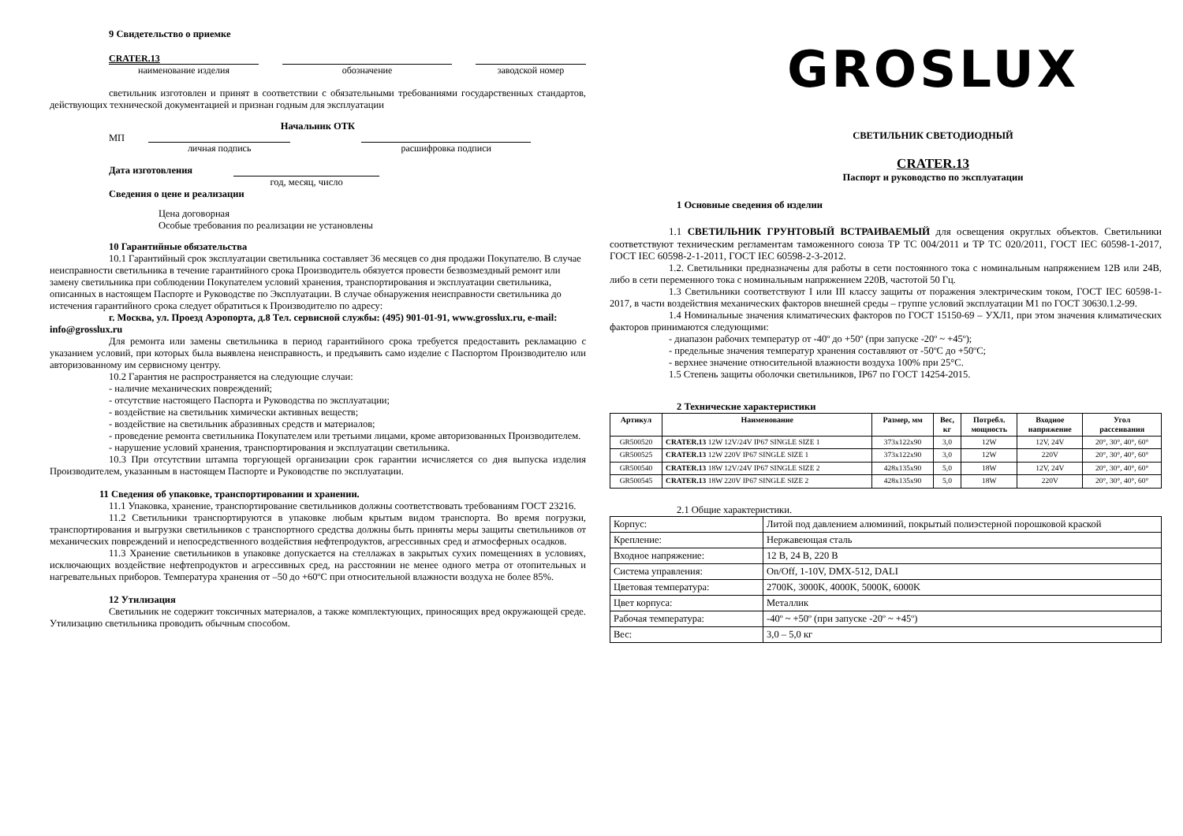9 Свидетельство о приемке
CRATER.13
наименование изделия
обозначение заводской номер
светильник изготовлен и принят в соответствии с обязательными требованиями государственных стандартов, действующих технической документацией и признан годным для эксплуатации
Начальник ОТК
МП
личная подпись расшифровка подписи
Дата изготовления
год, месяц, число
Сведения о цене и реализации
Цена договорная
Особые требования по реализации не установлены
10 Гарантийные обязательства
10.1 Гарантийный срок эксплуатации светильника составляет 36 месяцев со дня продажи Покупателю. В случае неисправности светильника в течение гарантийного срока Производитель обязуется провести безвозмездный ремонт или замену светильника при соблюдении Покупателем условий хранения, транспортирования и эксплуатации светильника, описанных в настоящем Паспорте и Руководстве по Эксплуатации. В случае обнаружения неисправности светильника до истечения гарантийного срока следует обратиться к Производителю по адресу:
г. Москва, ул. Проезд Аэропорта, д.8 Тел. сервисной службы: (495) 901-01-91, www.grosslux.ru, e-mail: info@grosslux.ru
Для ремонта или замены светильника в период гарантийного срока требуется предоставить рекламацию с указанием условий, при которых была выявлена неисправность, и предъявить само изделие с Паспортом Производителю или авторизованному им сервисному центру.
10.2 Гарантия не распространяется на следующие случаи:
- наличие механических повреждений;
- отсутствие настоящего Паспорта и Руководства по эксплуатации;
- воздействие на светильник химически активных веществ;
- воздействие на светильник абразивных средств и материалов;
- проведение ремонта светильника Покупателем или третьими лицами, кроме авторизованных Производителем.
- нарушение условий хранения, транспортирования и эксплуатации светильника.
10.3 При отсутствии штампа торгующей организации срок гарантии исчисляется со дня выпуска изделия Производителем, указанным в настоящем Паспорте и Руководстве по эксплуатации.
11 Сведения об упаковке, транспортировании и хранении.
11.1 Упаковка, хранение, транспортирование светильников должны соответствовать требованиям ГОСТ 23216.
11.2 Светильники транспортируются в упаковке любым крытым видом транспорта. Во время погрузки, транспортирования и выгрузки светильников с транспортного средства должны быть приняты меры защиты светильников от механических повреждений и непосредственного воздействия нефтепродуктов, агрессивных сред и атмосферных осадков.
11.3 Хранение светильников в упаковке допускается на стеллажах в закрытых сухих помещениях в условиях, исключающих воздействие нефтепродуктов и агрессивных сред, на расстоянии не менее одного метра от отопительных и нагревательных приборов. Температура хранения от –50 до +60ºС при относительной влажности воздуха не более 85%.
12 Утилизация
Светильник не содержит токсичных материалов, а также комплектующих, приносящих вред окружающей среде. Утилизацию светильника проводить обычным способом.
GROSLUX
СВЕТИЛЬНИК СВЕТОДИОДНЫЙ
CRATER.13
Паспорт и руководство по эксплуатации
1 Основные сведения об изделии
1.1 СВЕТИЛЬНИК ГРУНТОВЫЙ ВСТРАИВАЕМЫЙ для освещения округлых объектов. Светильники соответствуют техническим регламентам таможенного союза ТР ТС 004/2011 и ТР ТС 020/2011, ГОСТ IEC 60598-1-2017, ГОСТ IEC 60598-2-1-2011, ГОСТ IEC 60598-2-3-2012.
1.2. Светильники предназначены для работы в сети постоянного тока с номинальным напряжением 12В или 24В, либо в сети переменного тока с номинальным напряжением 220В, частотой 50 Гц.
1.3 Светильники соответствуют I или III классу защиты от поражения электрическим током, ГОСТ IEC 60598-1-2017, в части воздействия механических факторов внешней среды – группе условий эксплуатации М1 по ГОСТ 30630.1.2-99.
1.4 Номинальные значения климатических факторов по ГОСТ 15150-69 – УХЛ1, при этом значения климатических факторов принимаются следующими:
- диапазон рабочих температур от -40º до +50º (при запуске -20º ~ +45º);
- предельные значения температур хранения составляют от -50ºС до +50ºС;
- верхнее значение относительной влажности воздуха 100% при 25°С.
1.5 Степень защиты оболочки светильников, IP67 по ГОСТ 14254-2015.
2 Технические характеристики
| Артикул | Наименование | Размер, мм | Вес, кг | Потребл. мощность | Входное напряжение | Угол рассеивания |
| --- | --- | --- | --- | --- | --- | --- |
| GR500520 | CRATER.13 12W 12V/24V IP67 SINGLE SIZE 1 | 373x122x90 | 3,0 | 12W | 12V, 24V | 20°, 30°, 40°, 60° |
| GR500525 | CRATER.13 12W 220V IP67 SINGLE SIZE 1 | 373x122x90 | 3,0 | 12W | 220V | 20°, 30°, 40°, 60° |
| GR500540 | CRATER.13 18W 12V/24V IP67 SINGLE SIZE 2 | 428x135x90 | 5,0 | 18W | 12V, 24V | 20°, 30°, 40°, 60° |
| GR500545 | CRATER.13 18W 220V IP67 SINGLE SIZE 2 | 428x135x90 | 5,0 | 18W | 220V | 20°, 30°, 40°, 60° |
2.1 Общие характеристики.
| Корпус: | Литой под давлением алюминий, покрытый полиэстерной порошковой краской |
| Крепление: | Нержавеющая сталь |
| Входное напряжение: | 12 В, 24 В, 220 В |
| Система управления: | On/Off, 1-10V, DMX-512, DALI |
| Цветовая температура: | 2700K, 3000K, 4000K, 5000K, 6000K |
| Цвет корпуса: | Металлик |
| Рабочая температура: | -40º ~ +50º (при запуске -20º ~ +45º) |
| Вес: | 3,0 – 5,0 кг |